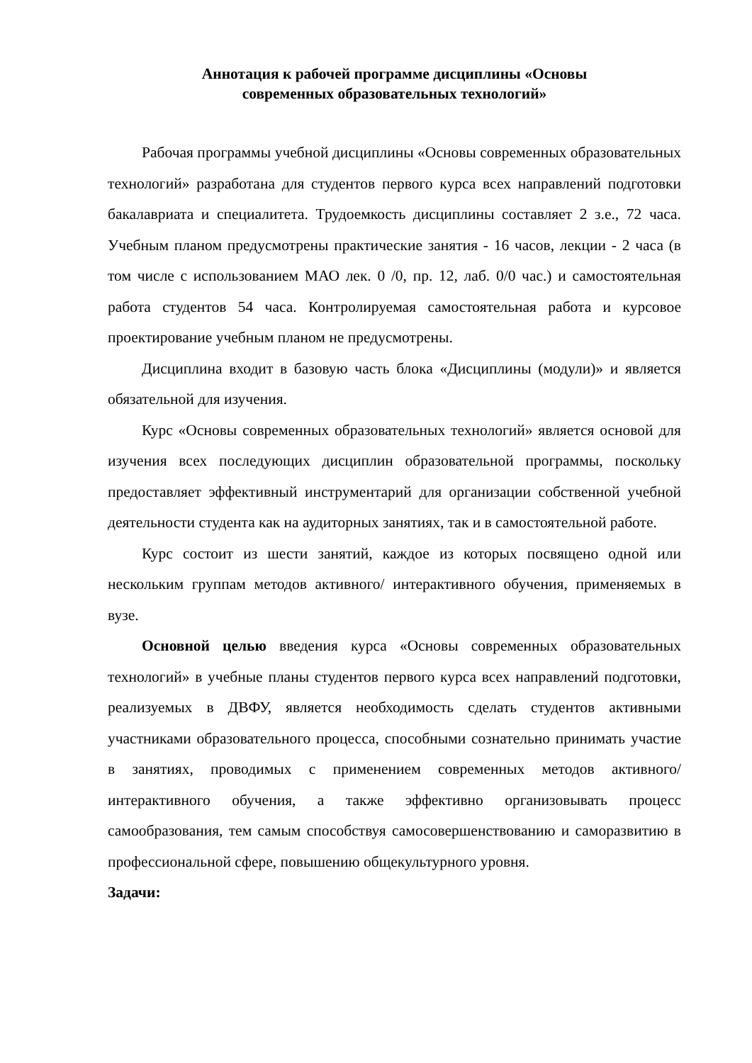Аннотация к рабочей программе дисциплины «Основы
современных образовательных технологий»
Рабочая программы учебной дисциплины «Основы современных образовательных технологий» разработана для студентов первого курса всех направлений подготовки бакалавриата и специалитета. Трудоемкость дисциплины составляет 2 з.е., 72 часа. Учебным планом предусмотрены практические занятия - 16 часов, лекции - 2 часа (в том числе с использованием МАО лек. 0 /0, пр. 12, лаб. 0/0 час.) и самостоятельная работа студентов 54 часа. Контролируемая самостоятельная работа и курсовое проектирование учебным планом не предусмотрены.
Дисциплина входит в базовую часть блока «Дисциплины (модули)» и является обязательной для изучения.
Курс «Основы современных образовательных технологий» является основой для изучения всех последующих дисциплин образовательной программы, поскольку предоставляет эффективный инструментарий для организации собственной учебной деятельности студента как на аудиторных занятиях, так и в самостоятельной работе.
Курс состоит из шести занятий, каждое из которых посвящено одной или нескольким группам методов активного/ интерактивного обучения, применяемых в вузе.
Основной целью введения курса «Основы современных образовательных технологий» в учебные планы студентов первого курса всех направлений подготовки, реализуемых в ДВФУ, является необходимость сделать студентов активными участниками образовательного процесса, способными сознательно принимать участие в занятиях, проводимых с применением современных методов активного/ интерактивного обучения, а также эффективно организовывать процесс самообразования, тем самым способствуя самосовершенствованию и саморазвитию в профессиональной сфере, повышению общекультурного уровня.
Задачи: